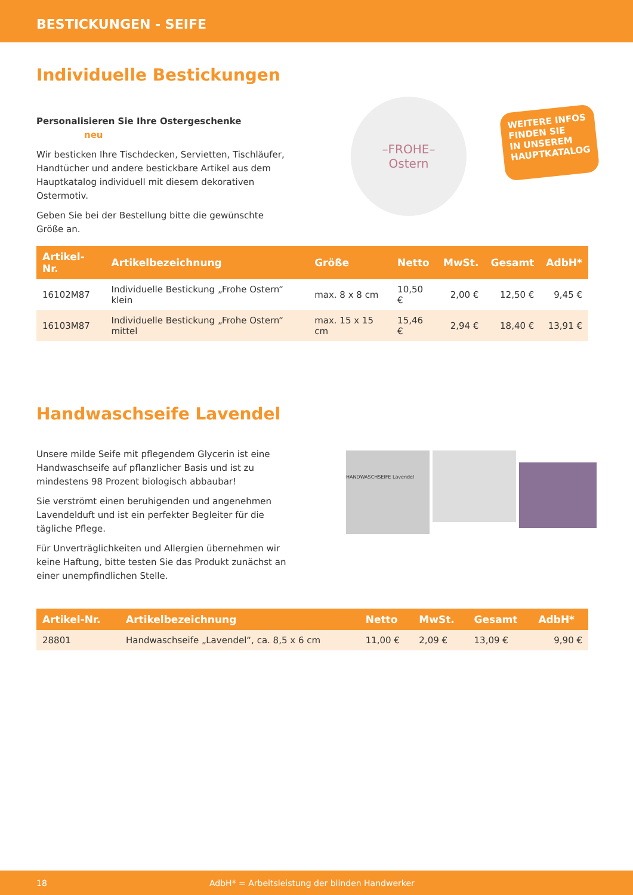BESTICKUNGEN - SEIFE
Individuelle Bestickungen
Personalisieren Sie Ihre Ostergeschenke neu
Wir besticken Ihre Tischdecken, Servietten, Tischläufer, Handtücher und andere bestickbare Artikel aus dem Hauptkatalog individuell mit diesem dekorativen Ostermotiv.
Geben Sie bei der Bestellung bitte die gewünschte Größe an.
–FROHE–
Ostern
WEITERE INFOS
FINDEN SIE
IN UNSEREM
HAUPTKATALOG
| Artikel-Nr. | Artikelbezeichnung | Größe | Netto | MwSt. | Gesamt | AdbH* |
| --- | --- | --- | --- | --- | --- | --- |
| 16102M87 | Individuelle Bestickung „Frohe Ostern“ klein | max. 8 x 8 cm | 10,50 € | 2,00 € | 12,50 € | 9,45 € |
| 16103M87 | Individuelle Bestickung „Frohe Ostern“ mittel | max. 15 x 15 cm | 15,46 € | 2,94 € | 18,40 € | 13,91 € |
Handwaschseife Lavendel
Unsere milde Seife mit pflegendem Glycerin ist eine Handwaschseife auf pflanzlicher Basis und ist zu mindestens 98 Prozent biologisch abbaubar!
Sie verströmt einen beruhigenden und angenehmen Lavendelduft und ist ein perfekter Begleiter für die tägliche Pflege.
Für Unverträglichkeiten und Allergien übernehmen wir keine Haftung, bitte testen Sie das Produkt zunächst an einer unempfindlichen Stelle.
HANDWASCHSEIFE Lavendel
| Artikel-Nr. | Artikelbezeichnung | Netto | MwSt. | Gesamt | AdbH* |
| --- | --- | --- | --- | --- | --- |
| 28801 | Handwaschseife „Lavendel“, ca. 8,5 x 6 cm | 11,00 € | 2,09 € | 13,09 € | 9,90 € |
18 AdbH* = Arbeitsleistung der blinden Handwerker